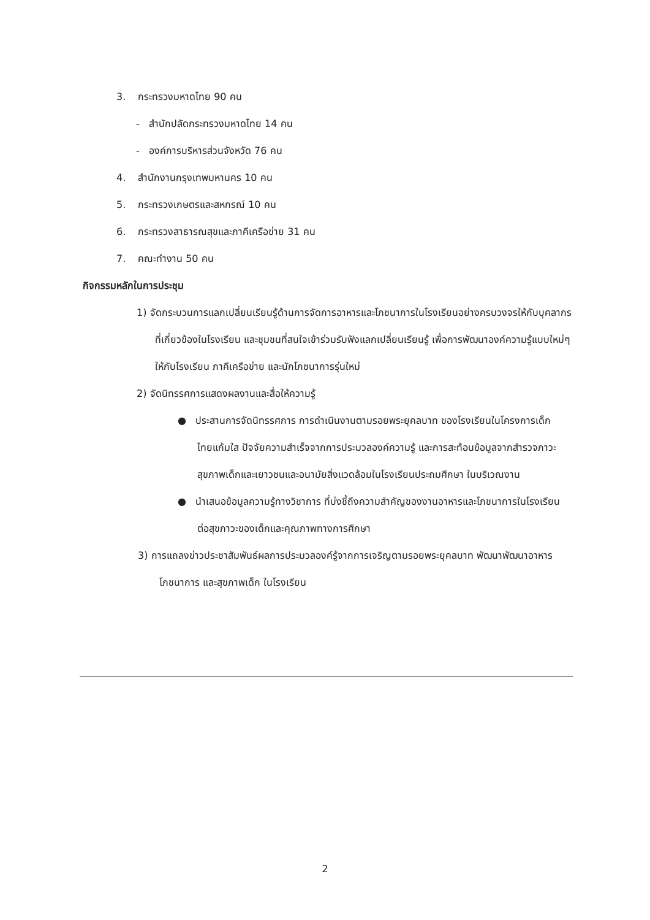3. กระทรวงมหาดไทย 90 คน
- สำนักปลัดกระทรวงมหาดไทย 14 คน
- องค์การบริหารส่วนจังหวัด 76 คน
4. สำนักงานกรุงเทพมหานคร 10 คน
5. กระทรวงเกษตรและสหกรณ์ 10 คน
6. กระทรวงสาธารณสุขและภาคีเครือข่าย 31 คน
7. คณะทำงาน 50 คน
กิจกรรมหลักในการประชุม
1) จัดกระบวนการแลกเปลี่ยนเรียนรู้ด้านการจัดการอาหารและโภชนาการในโรงเรียนอย่างครบวงจรให้กับบุคลากรที่เกี่ยวข้องในโรงเรียน และชุมชนที่สนใจเข้าร่วมรับฟังแลกเปลี่ยนเรียนรู้ เพื่อการพัฒนาองค์ความรู้แบบใหม่ๆ ให้กับโรงเรียน ภาคีเครือข่าย และนักโภชนาการรุ่นใหม่
2) จัดนิทรรศการแสดงผลงานและสื่อให้ความรู้
● ประสานการจัดนิทรรศการ การดำเนินงานตามรอยพระยุคลบาท ของโรงเรียนในโครงการเด็กไทยแก้มใส ปัจจัยความสำเร็จจากการประมวลองค์ความรู้ และการสะท้อนข้อมูลจากสำรวจภาวะสุขภาพเด็กและเยาวชนและอนามัยสิ่งแวดล้อมในโรงเรียนประถมศึกษา ในบริเวณงาน
● นำเสนอข้อมูลความรู้ทางวิชาการ ที่บ่งชี้ถึงความสำคัญของงานอาหารและโภชนาการในโรงเรียนต่อสุขภาวะของเด็กและคุณภาพทางการศึกษา
3) การแถลงข่าวประชาสัมพันธ์ผลการประมวลองค์รู้จากการเจริญตามรอยพระยุคลบาท พัฒนาพัฒนาอาหาร โภชนาการ และสุขภาพเด็ก ในโรงเรียน
2